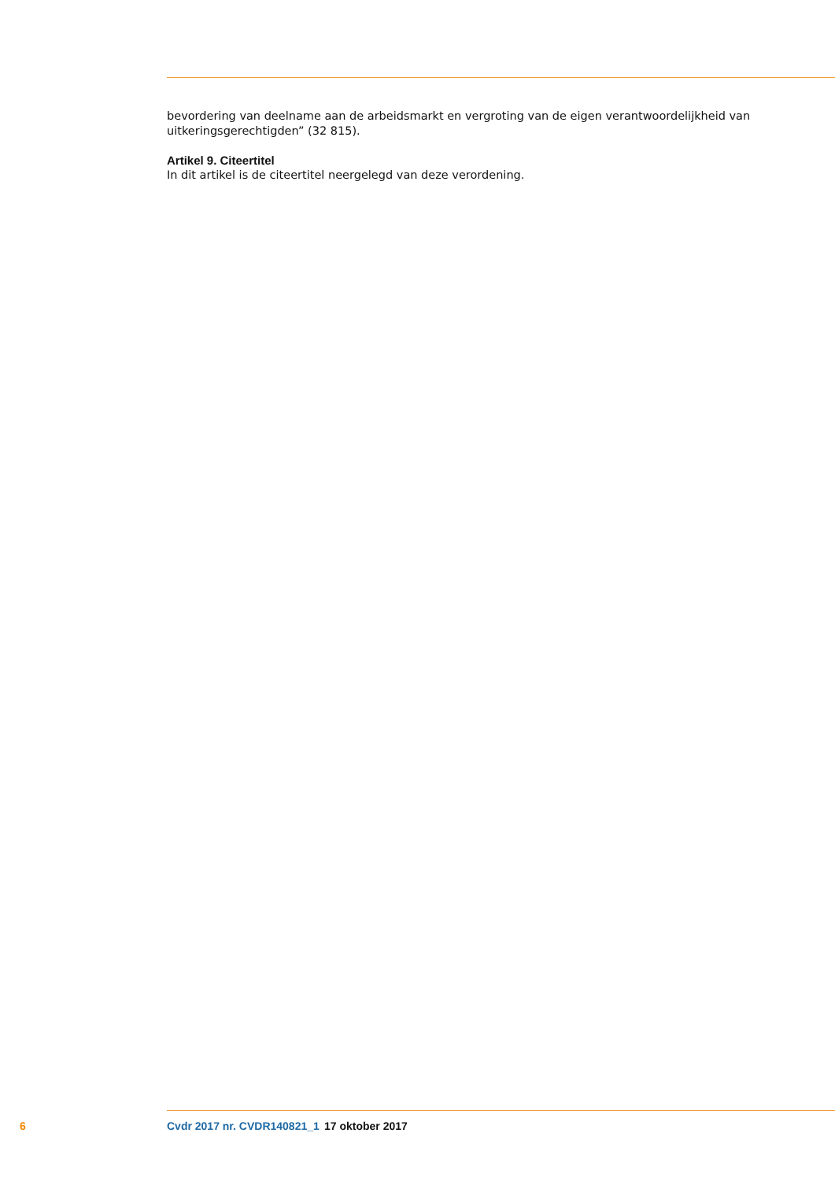bevordering van deelname aan de arbeidsmarkt en vergroting van de eigen verantwoordelijkheid van uitkeringsgerechtigden” (32 815).
Artikel 9. Citeertitel
In dit artikel is de citeertitel neergelegd van deze verordening.
6 Cvdr 2017 nr. CVDR140821_1 17 oktober 2017